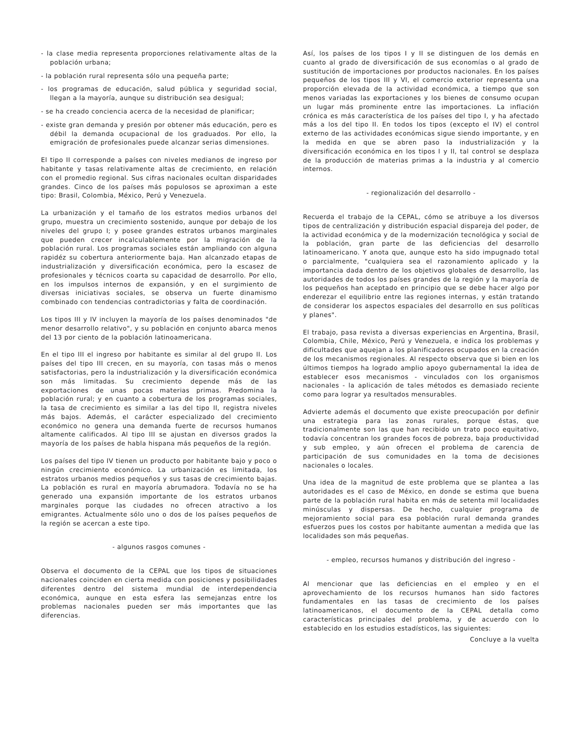- la clase media representa proporciones relativamente altas de la población urbana;
- la población rural representa sólo una pequeña parte;
- los programas de educación, salud pública y seguridad social, llegan a la mayoría, aunque su distribución sea desigual;
- se ha creado conciencia acerca de la necesidad de planificar;
- existe gran demanda y presión por obtener más educación, pero es débil la demanda ocupacional de los graduados. Por ello, la emigración de profesionales puede alcanzar serias dimensiones.
El tipo II corresponde a países con niveles medianos de ingreso por habitante y tasas relativamente altas de crecimiento, en relación con el promedio regional. Sus cifras nacionales ocultan disparidades grandes. Cinco de los países más populosos se aproximan a este tipo: Brasil, Colombia, México, Perú y Venezuela.
La urbanización y el tamaño de los estratos medios urbanos del grupo, muestra un crecimiento sostenido, aunque por debajo de los niveles del grupo I; y posee grandes estratos urbanos marginales que pueden crecer incalculablemente por la migración de la población rural. Los programas sociales están ampliando con alguna rapidéz su cobertura anteriormente baja. Han alcanzado etapas de industrialización y diversificación económica, pero la escasez de profesionales y técnicos coarta su capacidad de desarrollo. Por ello, en los impulsos internos de expansión, y en el surgimiento de diversas iniciativas sociales, se observa un fuerte dinamismo combinado con tendencias contradictorias y falta de coordinación.
Los tipos III y IV incluyen la mayoría de los países denominados "de menor desarrollo relativo", y su población en conjunto abarca menos del 13 por ciento de la población latinoamericana.
En el tipo III el ingreso por habitante es similar al del grupo II. Los países del tipo III crecen, en su mayoría, con tasas más o menos satisfactorias, pero la industrialización y la diversificación económica son más limitadas. Su crecimiento depende más de las exportaciones de unas pocas materias primas. Predomina la población rural; y en cuanto a cobertura de los programas sociales, la tasa de crecimiento es similar a las del tipo II, registra niveles más bajos. Además, el carácter especializado del crecimiento económico no genera una demanda fuerte de recursos humanos altamente calificados. Al tipo III se ajustan en diversos grados la mayoría de los países de habla hispana más pequeños de la región.
Los países del tipo IV tienen un producto por habitante bajo y poco o ningún crecimiento económico. La urbanización es limitada, los estratos urbanos medios pequeños y sus tasas de crecimiento bajas. La población es rural en mayoría abrumadora. Todavía no se ha generado una expansión importante de los estratos urbanos marginales porque las ciudades no ofrecen atractivo a los emigrantes. Actualmente sólo uno o dos de los países pequeños de la región se acercan a este tipo.
- algunos rasgos comunes -
Observa el documento de la CEPAL que los tipos de situaciones nacionales coinciden en cierta medida con posiciones y posibilidades diferentes dentro del sistema mundial de interdependencia económica, aunque en esta esfera las semejanzas entre los problemas nacionales pueden ser más importantes que las diferencias.
Así, los países de los tipos I y II se distinguen de los demás en cuanto al grado de diversificación de sus economías o al grado de sustitución de importaciones por productos nacionales. En los países pequeños de los tipos III y VI, el comercio exterior representa una proporción elevada de la actividad económica, a tiempo que son menos variadas las exportaciones y los bienes de consumo ocupan un lugar más prominente entre las importaciones. La inflación crónica es más característica de los países del tipo I, y ha afectado más a los del tipo II. En todos los tipos (excepto el IV) el control externo de las actividades económicas sigue siendo importante, y en la medida en que se abren paso la industrialización y la diversificación económica en los tipos I y II, tal control se desplaza de la producción de materias primas a la industria y al comercio internos.
- regionalización del desarrollo -
Recuerda el trabajo de la CEPAL, cómo se atribuye a los diversos tipos de centralización y distribución espacial dispareja del poder, de la actividad económica y de la modernización tecnológica y social de la población, gran parte de las deficiencias del desarrollo latinoamericano. Y anota que, aunque esto ha sido impugnado total o parcialmente, "cualquiera sea el razonamiento aplicado y la importancia dada dentro de los objetivos globales de desarrollo, las autoridades de todos los países grandes de la región y la mayoría de los pequeños han aceptado en principio que se debe hacer algo por enderezar el equilibrio entre las regiones internas, y están tratando de considerar los aspectos espaciales del desarrollo en sus políticas y planes".
El trabajo, pasa revista a diversas experiencias en Argentina, Brasil, Colombia, Chile, México, Perú y Venezuela, e indica los problemas y dificultades que aquejan a los planificadores ocupados en la creación de los mecanismos regionales. Al respecto observa que si bien en los últimos tiempos ha logrado amplio apoyo gubernamental la idea de establecer esos mecanismos - vinculados con los organismos nacionales - la aplicación de tales métodos es demasiado reciente como para lograr ya resultados mensurables.
Advierte además el documento que existe preocupación por definir una estrategia para las zonas rurales, porque éstas, que tradicionalmente son las que han recibido un trato poco equitativo, todavía concentran los grandes focos de pobreza, baja productividad y sub empleo, y aún ofrecen el problema de carencia de participación de sus comunidades en la toma de decisiones nacionales o locales.
Una idea de la magnitud de este problema que se plantea a las autoridades es el caso de México, en donde se estima que buena parte de la población rural habita en más de setenta mil localidades minúsculas y dispersas. De hecho, cualquier programa de mejoramiento social para esa población rural demanda grandes esfuerzos pues los costos por habitante aumentan a medida que las localidades son más pequeñas.
- empleo, recursos humanos y distribución del ingreso -
Al mencionar que las deficiencias en el empleo y en el aprovechamiento de los recursos humanos han sido factores fundamentales en las tasas de crecimiento de los países latinoamericanos, el documento de la CEPAL detalla como características principales del problema, y de acuerdo con lo establecido en los estudios estadísticos, las siguientes:
Concluye a la vuelta